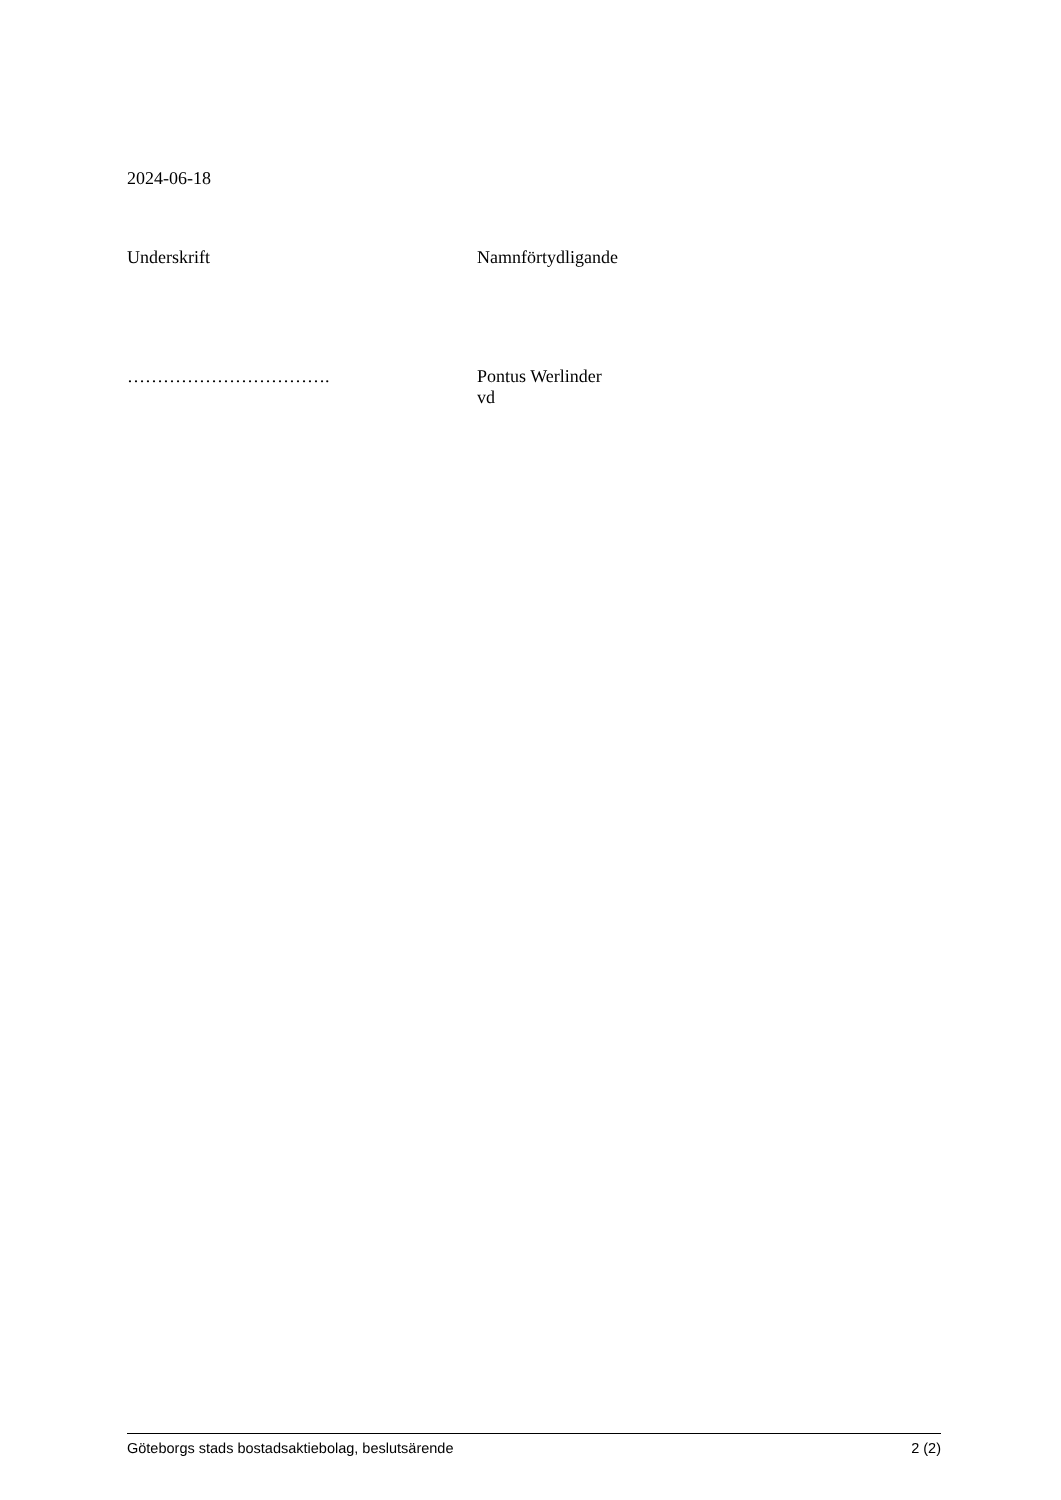2024-06-18
Underskrift Namnförtydligande
……………………………. Pontus Werlinder
vd
Göteborgs stads bostadsaktiebolag, beslutsärende 2 (2)